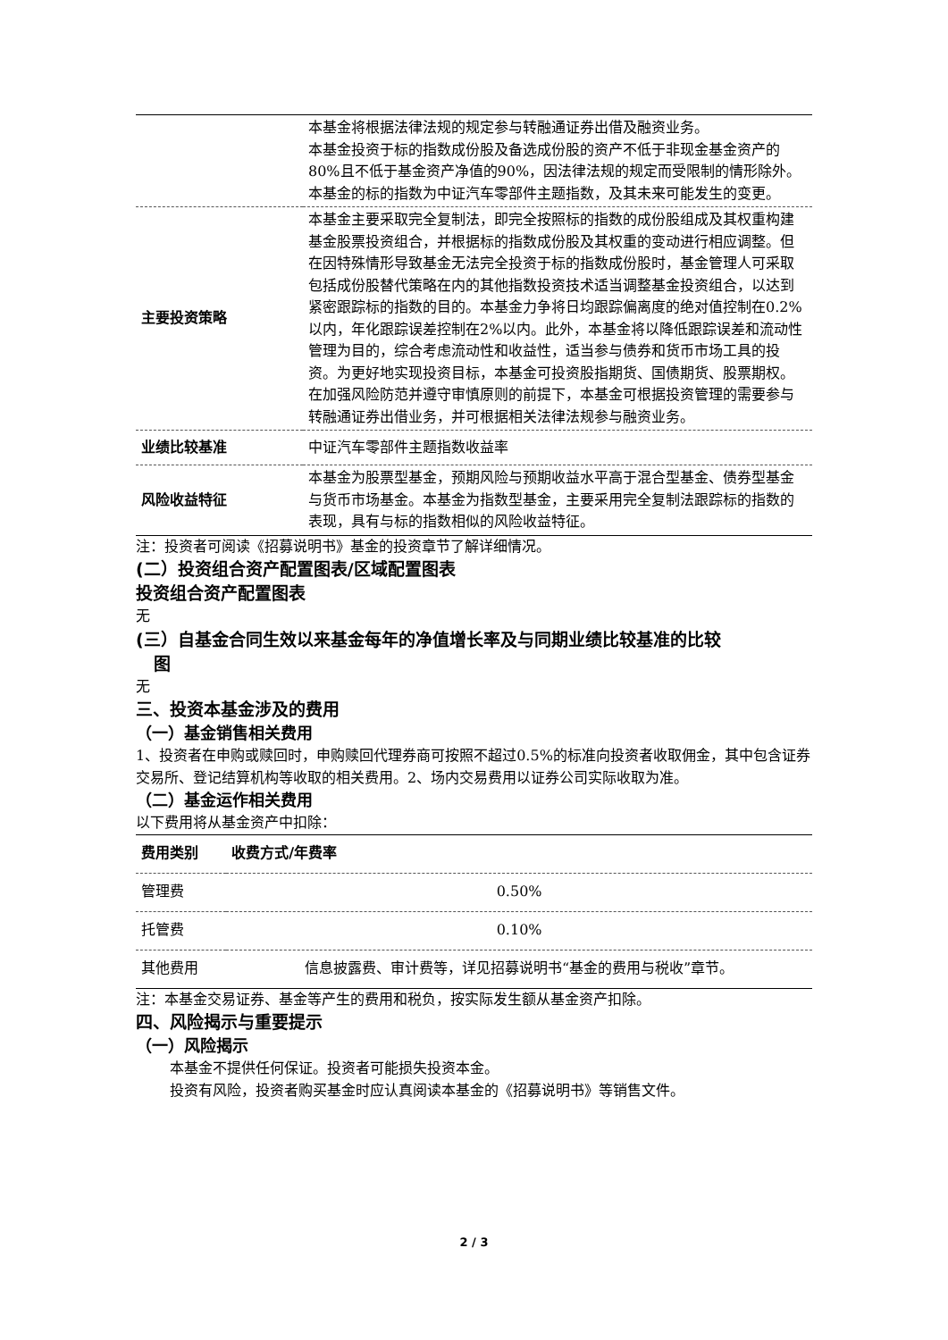| | 本基金将根据法律法规的规定参与转融通证券出借及融资业务。 本基金投资于标的指数成份股及备选成份股的资产不低于非现金基金资产的80%且不低于基金资产净值的90%，因法律法规的规定而受限制的情形除外。 本基金的标的指数为中证汽车零部件主题指数，及其未来可能发生的变更。 |
| 主要投资策略 | 本基金主要采取完全复制法，即完全按照标的指数的成份股组成及其权重构建基金股票投资组合，并根据标的指数成份股及其权重的变动进行相应调整。但在因特殊情形导致基金无法完全投资于标的指数成份股时，基金管理人可采取包括成份股替代策略在内的其他指数投资技术适当调整基金投资组合，以达到紧密跟踪标的指数的目的。本基金力争将日均跟踪偏离度的绝对值控制在0.2%以内，年化跟踪误差控制在2%以内。此外，本基金将以降低跟踪误差和流动性管理为目的，综合考虑流动性和收益性，适当参与债券和货币市场工具的投资。为更好地实现投资目标，本基金可投资股指期货、国债期货、股票期权。在加强风险防范并遵守审慎原则的前提下，本基金可根据投资管理的需要参与转融通证券出借业务，并可根据相关法律法规参与融资业务。 |
| 业绩比较基准 | 中证汽车零部件主题指数收益率 |
| 风险收益特征 | 本基金为股票型基金，预期风险与预期收益水平高于混合型基金、债券型基金与货币市场基金。本基金为指数型基金，主要采用完全复制法跟踪标的指数的表现，具有与标的指数相似的风险收益特征。 |
注：投资者可阅读《招募说明书》基金的投资章节了解详细情况。
(二）投资组合资产配置图表/区域配置图表
投资组合资产配置图表
无
(三）自基金合同生效以来基金每年的净值增长率及与同期业绩比较基准的比较
图
无
三、投资本基金涉及的费用
（一）基金销售相关费用
1、投资者在申购或赎回时，申购赎回代理券商可按照不超过0.5%的标准向投资者收取佣金，其中包含证券交易所、登记结算机构等收取的相关费用。2、场内交易费用以证券公司实际收取为准。
（二）基金运作相关费用
以下费用将从基金资产中扣除：
| 费用类别 | 收费方式/年费率 |
| --- | --- |
| 管理费 | 0.50% |
| 托管费 | 0.10% |
| 其他费用 | 信息披露费、审计费等，详见招募说明书“基金的费用与税收”章节。 |
注：本基金交易证券、基金等产生的费用和税负，按实际发生额从基金资产扣除。
四、风险揭示与重要提示
（一）风险揭示
本基金不提供任何保证。投资者可能损失投资本金。
投资有风险，投资者购买基金时应认真阅读本基金的《招募说明书》等销售文件。
2 / 3